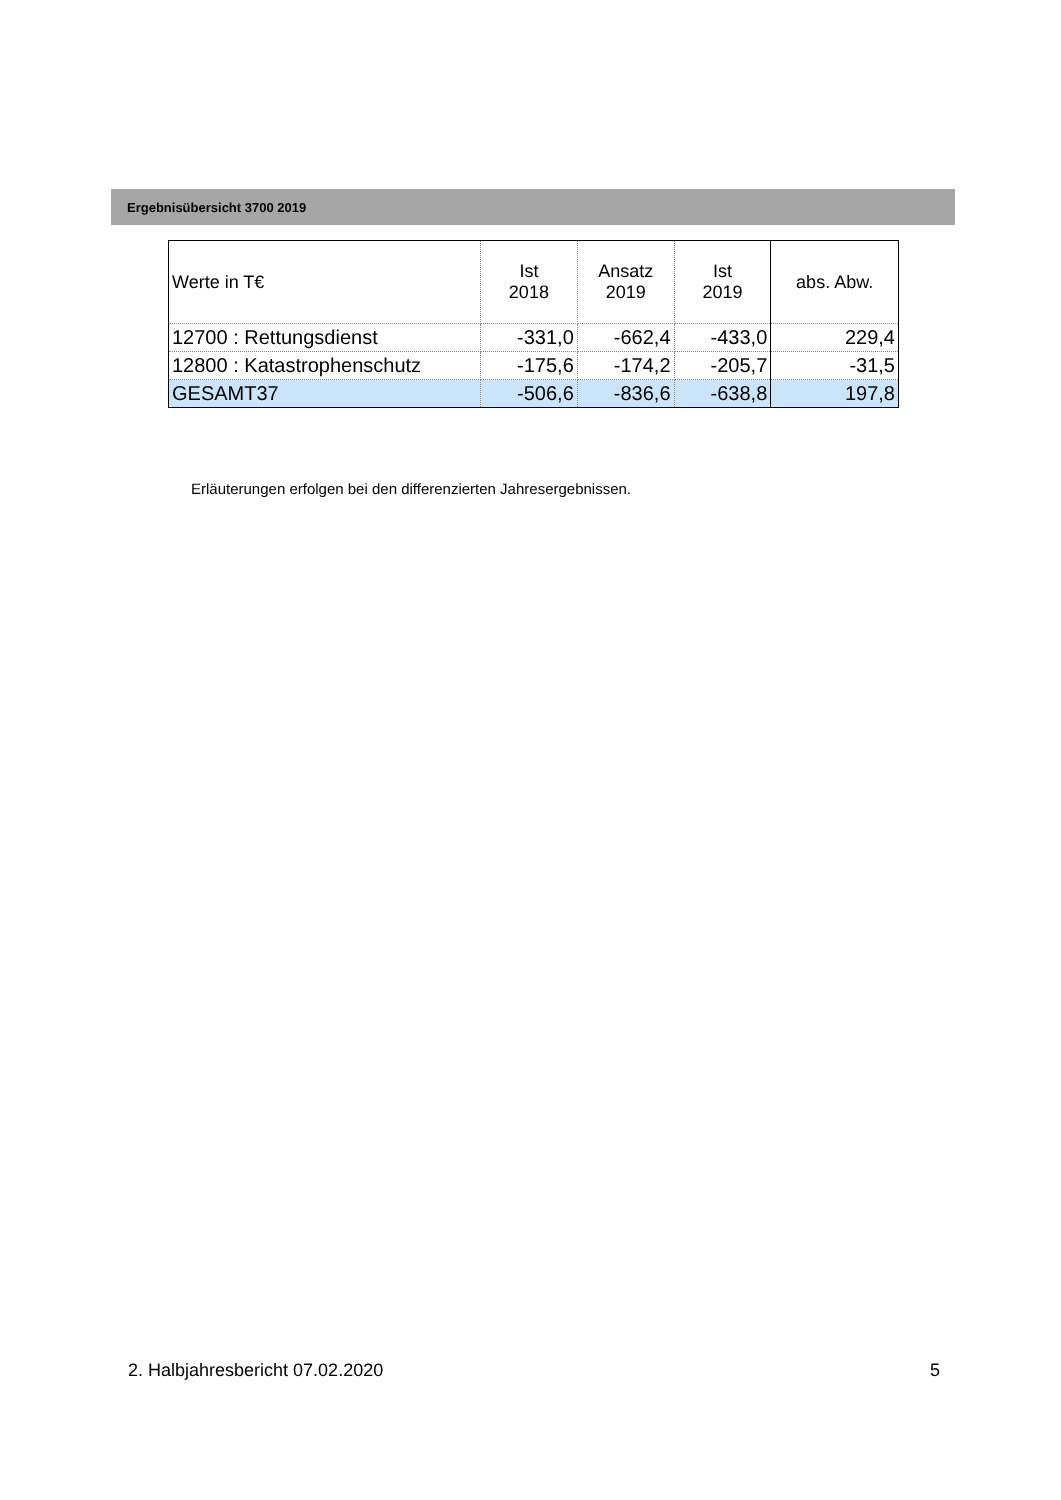Ergebnisübersicht 3700 2019
| Werte in T€ | Ist 2018 | Ansatz 2019 | Ist 2019 | abs. Abw. |
| --- | --- | --- | --- | --- |
| 12700 : Rettungsdienst | -331,0 | -662,4 | -433,0 | 229,4 |
| 12800 : Katastrophenschutz | -175,6 | -174,2 | -205,7 | -31,5 |
| GESAMT37 | -506,6 | -836,6 | -638,8 | 197,8 |
Erläuterungen erfolgen bei den differenzierten Jahresergebnissen.
2. Halbjahresbericht 07.02.2020 5